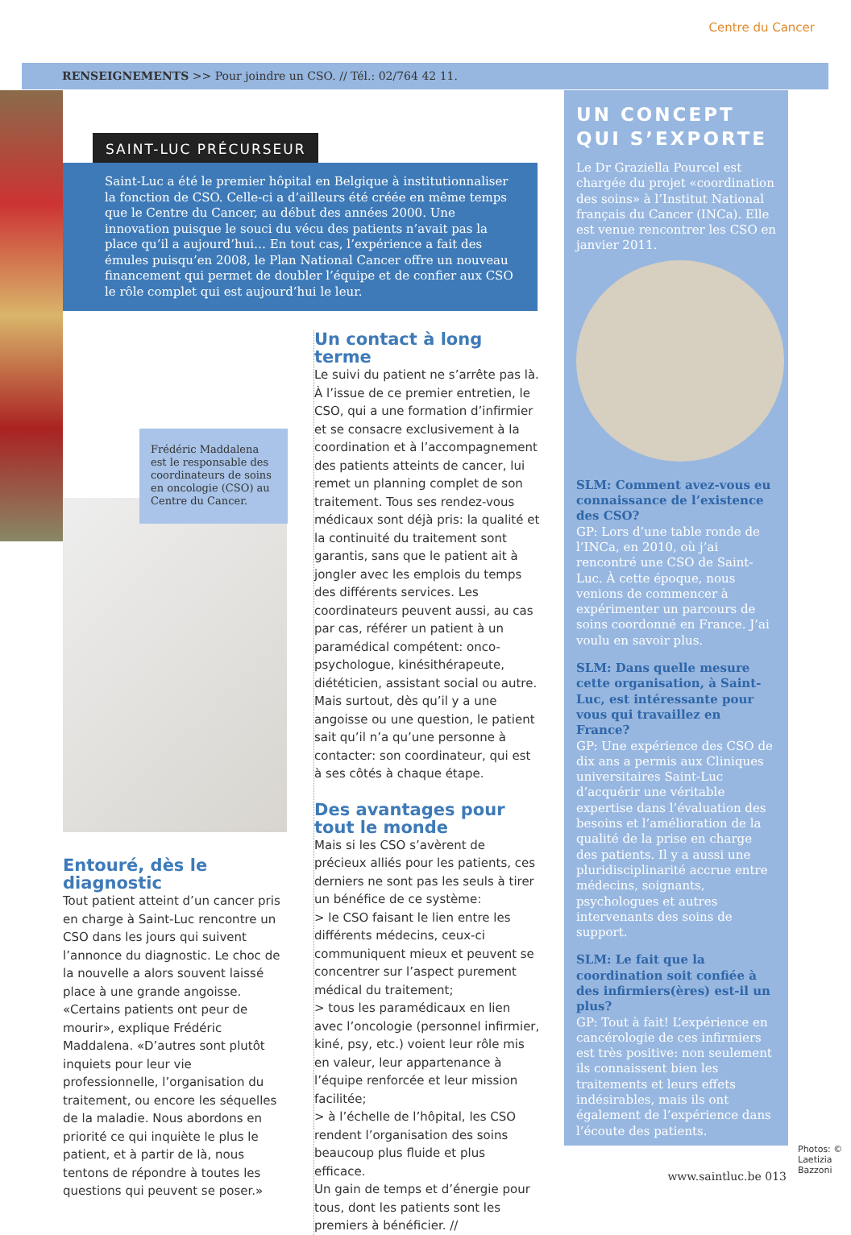Centre du Cancer
RENSEIGNEMENTS >> Pour joindre un CSO. // Tél.: 02/764 42 11.
SAINT-LUC PRÉCURSEUR
Saint-Luc a été le premier hôpital en Belgique à institutionnaliser la fonction de CSO. Celle-ci a d’ailleurs été créée en même temps que le Centre du Cancer, au début des années 2000. Une innovation puisque le souci du vécu des patients n’avait pas la place qu’il a aujourd’hui… En tout cas, l’expérience a fait des émules puisqu’en 2008, le Plan National Cancer offre un nouveau financement qui permet de doubler l’équipe et de confier aux CSO le rôle complet qui est aujourd’hui le leur.
Frédéric Maddalena est le responsable des coordinateurs de soins en oncologie (CSO) au Centre du Cancer.
Un contact à long terme
Le suivi du patient ne s’arrête pas là. À l’issue de ce premier entretien, le CSO, qui a une formation d’infirmier et se consacre exclusivement à la coordination et à l’accompagnement des patients atteints de cancer, lui remet un planning complet de son traitement. Tous ses rendez-vous médicaux sont déjà pris: la qualité et la continuité du traitement sont garantis, sans que le patient ait à jongler avec les emplois du temps des différents services. Les coordinateurs peuvent aussi, au cas par cas, référer un patient à un paramédical compétent: onco-psychologue, kinésithérapeute, diététicien, assistant social ou autre. Mais surtout, dès qu’il y a une angoisse ou une question, le patient sait qu’il n’a qu’une personne à contacter: son coordinateur, qui est à ses côtés à chaque étape.
Des avantages pour tout le monde
Mais si les CSO s’avèrent de précieux alliés pour les patients, ces derniers ne sont pas les seuls à tirer un bénéfice de ce système:
> le CSO faisant le lien entre les différents médecins, ceux-ci communiquent mieux et peuvent se concentrer sur l’aspect purement médical du traitement;
> tous les paramédicaux en lien avec l’oncologie (personnel infirmier, kiné, psy, etc.) voient leur rôle mis en valeur, leur appartenance à l’équipe renforcée et leur mission facilitée;
> à l’échelle de l’hôpital, les CSO rendent l’organisation des soins beaucoup plus fluide et plus efficace.
Un gain de temps et d’énergie pour tous, dont les patients sont les premiers à bénéficier. //
Entouré, dès le diagnostic
Tout patient atteint d’un cancer pris en charge à Saint-Luc rencontre un CSO dans les jours qui suivent l’annonce du diagnostic. Le choc de la nouvelle a alors souvent laissé place à une grande angoisse. «Certains patients ont peur de mourir», explique Frédéric Maddalena. «D’autres sont plutôt inquiets pour leur vie professionnelle, l’organisation du traitement, ou encore les séquelles de la maladie. Nous abordons en priorité ce qui inquiète le plus le patient, et à partir de là, nous tentons de répondre à toutes les questions qui peuvent se poser.»
UN CONCEPT QUI S’EXPORTE
Le Dr Graziella Pourcel est chargée du projet «coordination des soins» à l’Institut National français du Cancer (INCa). Elle est venue rencontrer les CSO en janvier 2011.
SLM: Comment avez-vous eu connaissance de l’existence des CSO?
GP: Lors d’une table ronde de l’INCa, en 2010, où j’ai rencontré une CSO de Saint-Luc. À cette époque, nous venions de commencer à expérimenter un parcours de soins coordonné en France. J’ai voulu en savoir plus.
SLM: Dans quelle mesure cette organisation, à Saint-Luc, est intéressante pour vous qui travaillez en France?
GP: Une expérience des CSO de dix ans a permis aux Cliniques universitaires Saint-Luc d’acquérir une véritable expertise dans l’évaluation des besoins et l’amélioration de la qualité de la prise en charge des patients. Il y a aussi une pluridisciplinarité accrue entre médecins, soignants, psychologues et autres intervenants des soins de support.
SLM: Le fait que la coordination soit confiée à des infirmiers(ères) est-il un plus?
GP: Tout à fait! L’expérience en cancérologie de ces infirmiers est très positive: non seulement ils connaissent bien les traitements et leurs effets indésirables, mais ils ont également de l’expérience dans l’écoute des patients.
Photos: © Laetizia Bazzoni
www.saintluc.be 013